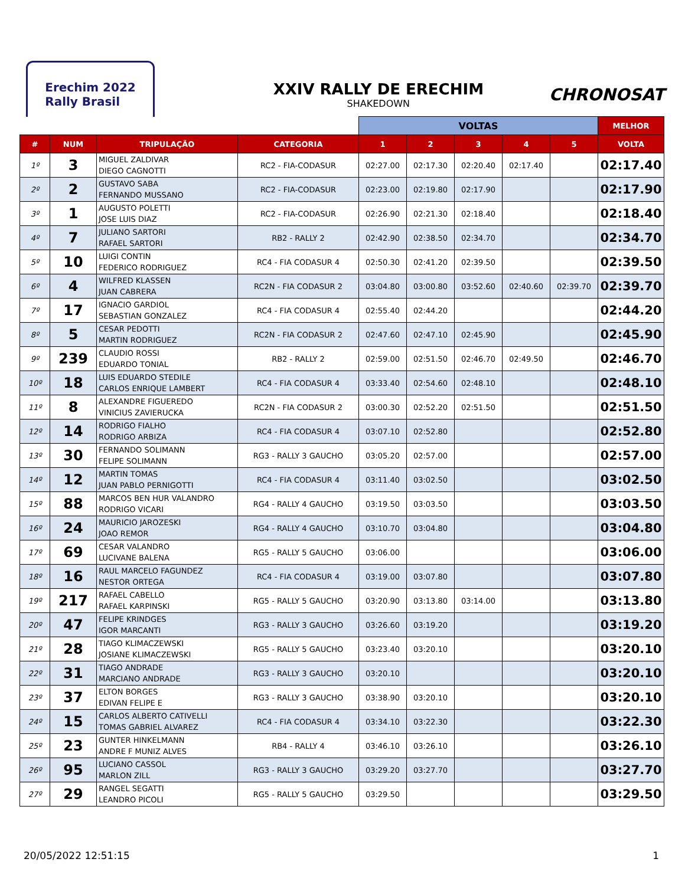Erechim 2022
Rally Brasil
XXIV RALLY DE ERECHIM
SHAKEDOWN
CHRONOSAT
| | | | | VOLTAS | | | | | MELHOR |
| --- | --- | --- | --- | --- | --- | --- | --- | --- | --- |
| # | NUM | TRIPULAÇÃO | CATEGORIA | 1 | 2 | 3 | 4 | 5 | VOLTA |
| 1º | 3 | MIGUEL ZALDIVAR DIEGO CAGNOTTI | RC2 - FIA-CODASUR | 02:27.00 | 02:17.30 | 02:20.40 | 02:17.40 | | 02:17.40 |
| 2º | 2 | GUSTAVO SABA FERNANDO MUSSANO | RC2 - FIA-CODASUR | 02:23.00 | 02:19.80 | 02:17.90 | | | 02:17.90 |
| 3º | 1 | AUGUSTO POLETTI JOSE LUIS DIAZ | RC2 - FIA-CODASUR | 02:26.90 | 02:21.30 | 02:18.40 | | | 02:18.40 |
| 4º | 7 | JULIANO SARTORI RAFAEL SARTORI | RB2 - RALLY 2 | 02:42.90 | 02:38.50 | 02:34.70 | | | 02:34.70 |
| 5º | 10 | LUIGI CONTIN FEDERICO RODRIGUEZ | RC4 - FIA CODASUR 4 | 02:50.30 | 02:41.20 | 02:39.50 | | | 02:39.50 |
| 6º | 4 | WILFRED KLASSEN JUAN CABRERA | RC2N - FIA CODASUR 2 | 03:04.80 | 03:00.80 | 03:52.60 | 02:40.60 | 02:39.70 | 02:39.70 |
| 7º | 17 | IGNACIO GARDIOL SEBASTIAN GONZALEZ | RC4 - FIA CODASUR 4 | 02:55.40 | 02:44.20 | | | | 02:44.20 |
| 8º | 5 | CESAR PEDOTTI MARTIN RODRIGUEZ | RC2N - FIA CODASUR 2 | 02:47.60 | 02:47.10 | 02:45.90 | | | 02:45.90 |
| 9º | 239 | CLAUDIO ROSSI EDUARDO TONIAL | RB2 - RALLY 2 | 02:59.00 | 02:51.50 | 02:46.70 | 02:49.50 | | 02:46.70 |
| 10º | 18 | LUIS EDUARDO STEDILE CARLOS ENRIQUE LAMBERT | RC4 - FIA CODASUR 4 | 03:33.40 | 02:54.60 | 02:48.10 | | | 02:48.10 |
| 11º | 8 | ALEXANDRE FIGUEREDO VINICIUS ZAVIERUCKA | RC2N - FIA CODASUR 2 | 03:00.30 | 02:52.20 | 02:51.50 | | | 02:51.50 |
| 12º | 14 | RODRIGO FIALHO RODRIGO ARBIZA | RC4 - FIA CODASUR 4 | 03:07.10 | 02:52.80 | | | | 02:52.80 |
| 13º | 30 | FERNANDO SOLIMANN FELIPE SOLIMANN | RG3 - RALLY 3 GAUCHO | 03:05.20 | 02:57.00 | | | | 02:57.00 |
| 14º | 12 | MARTIN TOMAS JUAN PABLO PERNIGOTTI | RC4 - FIA CODASUR 4 | 03:11.40 | 03:02.50 | | | | 03:02.50 |
| 15º | 88 | MARCOS BEN HUR VALANDRO RODRIGO VICARI | RG4 - RALLY 4 GAUCHO | 03:19.50 | 03:03.50 | | | | 03:03.50 |
| 16º | 24 | MAURICIO JAROZESKI JOAO REMOR | RG4 - RALLY 4 GAUCHO | 03:10.70 | 03:04.80 | | | | 03:04.80 |
| 17º | 69 | CESAR VALANDRO LUCIVANE BALENA | RG5 - RALLY 5 GAUCHO | 03:06.00 | | | | | 03:06.00 |
| 18º | 16 | RAUL MARCELO FAGUNDEZ NESTOR ORTEGA | RC4 - FIA CODASUR 4 | 03:19.00 | 03:07.80 | | | | 03:07.80 |
| 19º | 217 | RAFAEL CABELLO RAFAEL KARPINSKI | RG5 - RALLY 5 GAUCHO | 03:20.90 | 03:13.80 | 03:14.00 | | | 03:13.80 |
| 20º | 47 | FELIPE KRINDGES IGOR MARCANTI | RG3 - RALLY 3 GAUCHO | 03:26.60 | 03:19.20 | | | | 03:19.20 |
| 21º | 28 | TIAGO KLIMACZEWSKI JOSIANE KLIMACZEWSKI | RG5 - RALLY 5 GAUCHO | 03:23.40 | 03:20.10 | | | | 03:20.10 |
| 22º | 31 | TIAGO ANDRADE MARCIANO ANDRADE | RG3 - RALLY 3 GAUCHO | 03:20.10 | | | | | 03:20.10 |
| 23º | 37 | ELTON BORGES EDIVAN FELIPE E | RG3 - RALLY 3 GAUCHO | 03:38.90 | 03:20.10 | | | | 03:20.10 |
| 24º | 15 | CARLOS ALBERTO CATIVELLI TOMAS GABRIEL ALVAREZ | RC4 - FIA CODASUR 4 | 03:34.10 | 03:22.30 | | | | 03:22.30 |
| 25º | 23 | GUNTER HINKELMANN ANDRE F MUNIZ ALVES | RB4 - RALLY 4 | 03:46.10 | 03:26.10 | | | | 03:26.10 |
| 26º | 95 | LUCIANO CASSOL MARLON ZILL | RG3 - RALLY 3 GAUCHO | 03:29.20 | 03:27.70 | | | | 03:27.70 |
| 27º | 29 | RANGEL SEGATTI LEANDRO PICOLI | RG5 - RALLY 5 GAUCHO | 03:29.50 | | | | | 03:29.50 |
20/05/2022 12:51:15 1